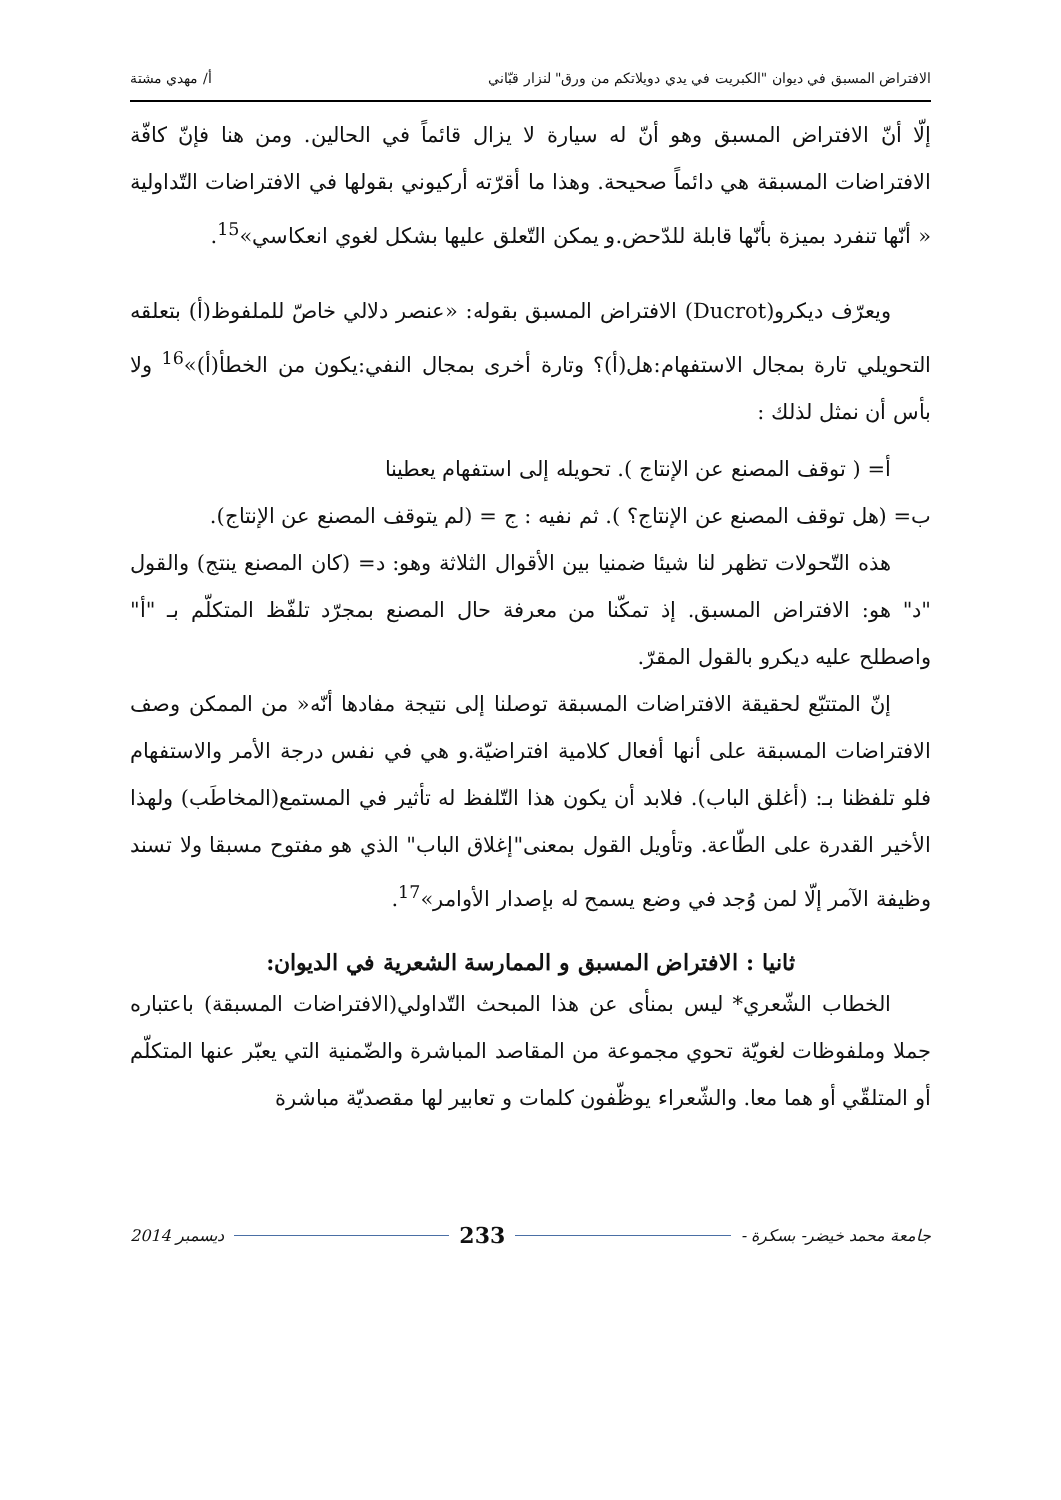الافتراض المسبق في ديوان "الكبريت في يدي دويلاتكم من ورق" لنزار قبّاني أ/ مهدي مشتة
إلّا أنّ الافتراض المسبق وهو أنّ له سيارة لا يزال قائماً في الحالين. ومن هنا فإنّ كافّة الافتراضات المسبقة هي دائماً صحيحة. وهذا ما أقرّته أركيوني بقولها في الافتراضات التّداولية « أنّها تنفرد بميزة بأنّها قابلة للدّحض.و يمكن التّعلق عليها بشكل لغوي انعكاسي»<sup>15</sup>.
ويعرّف ديكرو(Ducrot) الافتراض المسبق بقوله: «عنصر دلالي خاصّ للملفوظ(أ) بتعلقه التحويلي تارة بمجال الاستفهام:هل(أ)؟ وتارة أخرى بمجال النفي:يكون من الخطأ(أ)»<sup>16</sup> ولا بأس أن نمثل لذلك :
أ= ( توقف المصنع عن الإنتاج ). تحويله إلى استفهام يعطينا
ب= (هل توقف المصنع عن الإنتاج؟ ). ثم نفيه : ج = (لم يتوقف المصنع عن الإنتاج).
هذه التّحولات تظهر لنا شيئا ضمنيا بين الأقوال الثلاثة وهو: د= (كان المصنع ينتج) والقول "د" هو: الافتراض المسبق. إذ تمكّنا من معرفة حال المصنع بمجرّد تلفّظ المتكلّم بـ "أ" واصطلح عليه ديكرو بالقول المقرّ.
إنّ المتتبّع لحقيقة الافتراضات المسبقة توصلنا إلى نتيجة مفادها أنّه« من الممكن وصف الافتراضات المسبقة على أنها أفعال كلامية افتراضيّة.و هي في نفس درجة الأمر والاستفهام فلو تلفظنا بـ: (أغلق الباب). فلابد أن يكون هذا التّلفظ له تأثير في المستمع(المخاطَب) ولهذا الأخير القدرة على الطّاعة. وتأويل القول بمعنى"إغلاق الباب" الذي هو مفتوح مسبقا ولا تسند وظيفة الآمر إلّا لمن وُجد في وضع يسمح له بإصدار الأوامر»<sup>17</sup>.
ثانيا : الافتراض المسبق و الممارسة الشعرية في الديوان:
الخطاب الشّعري* ليس بمنأى عن هذا المبحث التّداولي(الافتراضات المسبقة) باعتباره جملا وملفوظات لغويّة تحوي مجموعة من المقاصد المباشرة والضّمنية التي يعبّر عنها المتكلّم أو المتلقّي أو هما معا. والشّعراء يوظّفون كلمات و تعابير لها مقصديّة مباشرة
جامعة محمد خيضر- بسكرة - 233 ديسمبر 2014